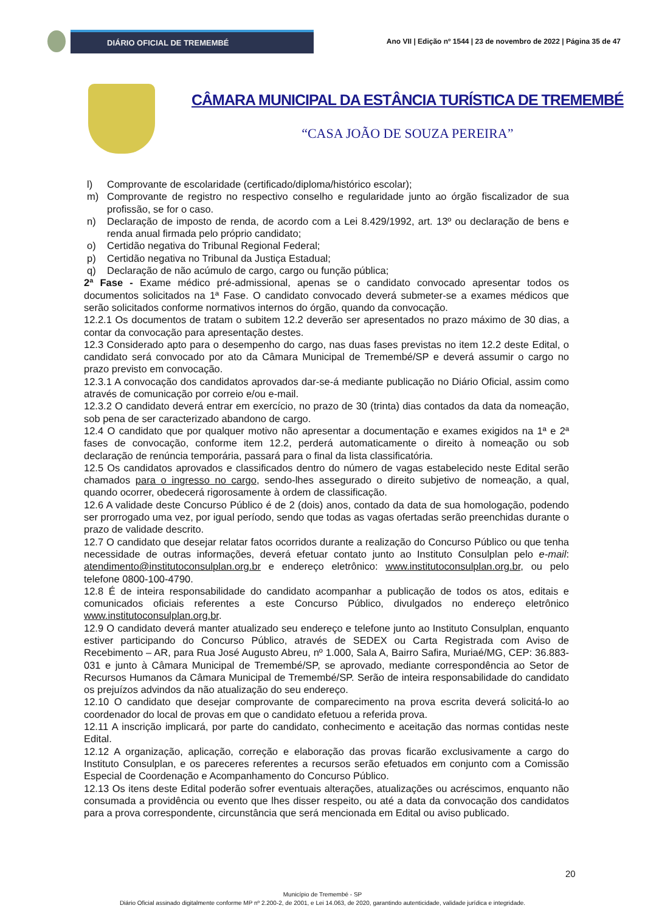DIÁRIO OFICIAL DE TREMEMBÉ
Ano VII | Edição nº 1544 | 23 de novembro de 2022 | Página 35 de 47
CÂMARA MUNICIPAL DA ESTÂNCIA TURÍSTICA DE TREMEMBÉ
“CASA JOÃO DE SOUZA PEREIRA”
l) Comprovante de escolaridade (certificado/diploma/histórico escolar);
m) Comprovante de registro no respectivo conselho e regularidade junto ao órgão fiscalizador de sua profissão, se for o caso.
n) Declaração de imposto de renda, de acordo com a Lei 8.429/1992, art. 13º ou declaração de bens e renda anual firmada pelo próprio candidato;
o) Certidão negativa do Tribunal Regional Federal;
p) Certidão negativa no Tribunal da Justiça Estadual;
q) Declaração de não acúmulo de cargo, cargo ou função pública;
2ª Fase - Exame médico pré-admissional, apenas se o candidato convocado apresentar todos os documentos solicitados na 1ª Fase. O candidato convocado deverá submeter-se a exames médicos que serão solicitados conforme normativos internos do órgão, quando da convocação.
12.2.1 Os documentos de tratam o subitem 12.2 deverão ser apresentados no prazo máximo de 30 dias, a contar da convocação para apresentação destes.
12.3 Considerado apto para o desempenho do cargo, nas duas fases previstas no item 12.2 deste Edital, o candidato será convocado por ato da Câmara Municipal de Tremembé/SP e deverá assumir o cargo no prazo previsto em convocação.
12.3.1 A convocação dos candidatos aprovados dar-se-á mediante publicação no Diário Oficial, assim como através de comunicação por correio e/ou e-mail.
12.3.2 O candidato deverá entrar em exercício, no prazo de 30 (trinta) dias contados da data da nomeação, sob pena de ser caracterizado abandono de cargo.
12.4 O candidato que por qualquer motivo não apresentar a documentação e exames exigidos na 1ª e 2ª fases de convocação, conforme item 12.2, perderá automaticamente o direito à nomeação ou sob declaração de renúncia temporária, passará para o final da lista classificatória.
12.5 Os candidatos aprovados e classificados dentro do número de vagas estabelecido neste Edital serão chamados para o ingresso no cargo, sendo-lhes assegurado o direito subjetivo de nomeação, a qual, quando ocorrer, obedecerá rigorosamente à ordem de classificação.
12.6 A validade deste Concurso Público é de 2 (dois) anos, contado da data de sua homologação, podendo ser prorrogado uma vez, por igual período, sendo que todas as vagas ofertadas serão preenchidas durante o prazo de validade descrito.
12.7 O candidato que desejar relatar fatos ocorridos durante a realização do Concurso Público ou que tenha necessidade de outras informações, deverá efetuar contato junto ao Instituto Consulplan pelo e-mail: atendimento@institutoconsulplan.org.br e endereço eletrônico: www.institutoconsulplan.org.br, ou pelo telefone 0800-100-4790.
12.8 É de inteira responsabilidade do candidato acompanhar a publicação de todos os atos, editais e comunicados oficiais referentes a este Concurso Público, divulgados no endereço eletrônico www.institutoconsulplan.org.br.
12.9 O candidato deverá manter atualizado seu endereço e telefone junto ao Instituto Consulplan, enquanto estiver participando do Concurso Público, através de SEDEX ou Carta Registrada com Aviso de Recebimento – AR, para Rua José Augusto Abreu, nº 1.000, Sala A, Bairro Safira, Muriaé/MG, CEP: 36.883-031 e junto à Câmara Municipal de Tremembé/SP, se aprovado, mediante correspondência ao Setor de Recursos Humanos da Câmara Municipal de Tremembé/SP. Serão de inteira responsabilidade do candidato os prejuízos advindos da não atualização do seu endereço.
12.10 O candidato que desejar comprovante de comparecimento na prova escrita deverá solicitá-lo ao coordenador do local de provas em que o candidato efetuou a referida prova.
12.11 A inscrição implicará, por parte do candidato, conhecimento e aceitação das normas contidas neste Edital.
12.12 A organização, aplicação, correção e elaboração das provas ficarão exclusivamente a cargo do Instituto Consulplan, e os pareceres referentes a recursos serão efetuados em conjunto com a Comissão Especial de Coordenação e Acompanhamento do Concurso Público.
12.13 Os itens deste Edital poderão sofrer eventuais alterações, atualizações ou acréscimos, enquanto não consumada a providência ou evento que lhes disser respeito, ou até a data da convocação dos candidatos para a prova correspondente, circunstância que será mencionada em Edital ou aviso publicado.
20
Município de Tremembé - SP
Diário Oficial assinado digitalmente conforme MP nº 2.200-2, de 2001, e Lei 14.063, de 2020, garantindo autenticidade, validade jurídica e integridade.